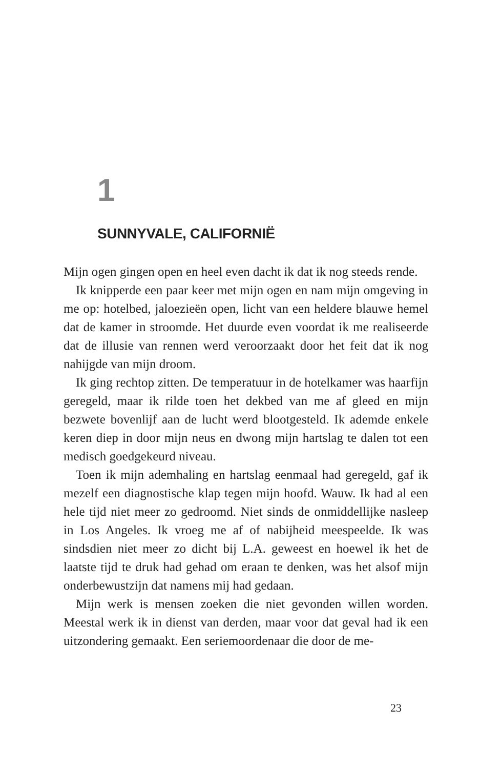1
SUNNYVALE, CALIFORNIË
Mijn ogen gingen open en heel even dacht ik dat ik nog steeds rende.
Ik knipperde een paar keer met mijn ogen en nam mijn omgeving in me op: hotelbed, jaloezieën open, licht van een heldere blauwe hemel dat de kamer in stroomde. Het duurde even voordat ik me realiseerde dat de illusie van rennen werd veroorzaakt door het feit dat ik nog nahijgde van mijn droom.
Ik ging rechtop zitten. De temperatuur in de hotelkamer was haarfijn geregeld, maar ik rilde toen het dekbed van me af gleed en mijn bezwete bovenlijf aan de lucht werd blootgesteld. Ik ademde enkele keren diep in door mijn neus en dwong mijn hartslag te dalen tot een medisch goedgekeurd niveau.
Toen ik mijn ademhaling en hartslag eenmaal had geregeld, gaf ik mezelf een diagnostische klap tegen mijn hoofd. Wauw. Ik had al een hele tijd niet meer zo gedroomd. Niet sinds de onmiddellijke nasleep in Los Angeles. Ik vroeg me af of nabijheid meespeelde. Ik was sindsdien niet meer zo dicht bij L.A. geweest en hoewel ik het de laatste tijd te druk had gehad om eraan te denken, was het alsof mijn onderbewustzijn dat namens mij had gedaan.
Mijn werk is mensen zoeken die niet gevonden willen worden. Meestal werk ik in dienst van derden, maar voor dat geval had ik een uitzondering gemaakt. Een seriemoordenaar die door de me-
23